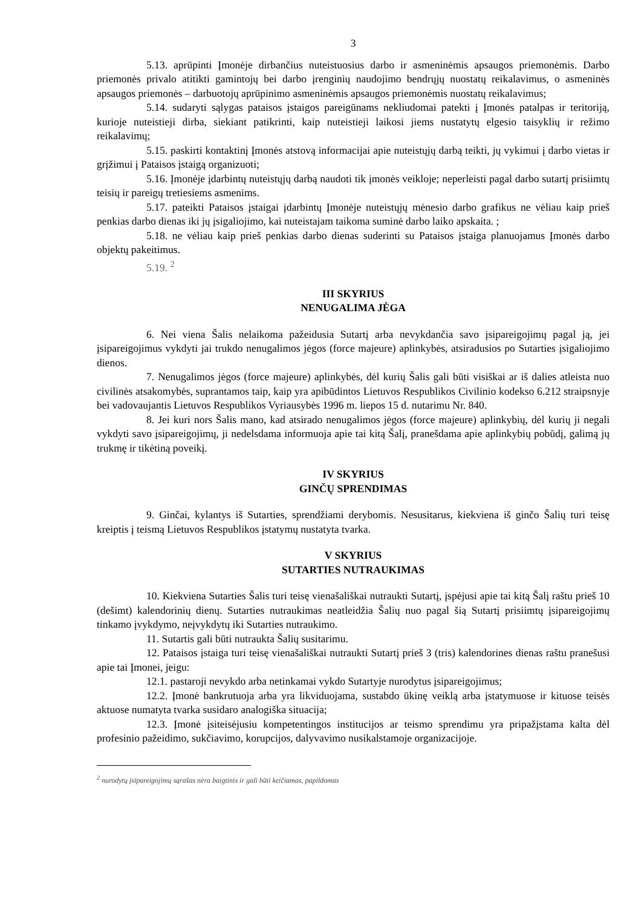3
5.13. aprūpinti Įmonėje dirbančius nuteistuosius darbo ir asmeninėmis apsaugos priemonėmis. Darbo priemonės privalo atitikti gamintojų bei darbo įrenginių naudojimo bendrųjų nuostatų reikalavimus, o asmeninės apsaugos priemonės – darbuotojų aprūpinimo asmeninėmis apsaugos priemonėmis nuostatų reikalavimus;
5.14. sudaryti sąlygas pataisos įstaigos pareigūnams nekliudomai patekti į Įmonės patalpas ir teritoriją, kurioje nuteistieji dirba, siekiant patikrinti, kaip nuteistieji laikosi jiems nustatytų elgesio taisyklių ir režimo reikalavimų;
5.15. paskirti kontaktinį Įmonės atstovą informacijai apie nuteistųjų darbą teikti, jų vykimui į darbo vietas ir grįžimui į Pataisos įstaigą organizuoti;
5.16. Įmonėje įdarbintų nuteistųjų darbą naudoti tik įmonės veikloje; neperleisti pagal darbo sutartį prisiimtų teisių ir pareigų tretiesiems asmenims.
5.17. pateikti Pataisos įstaigai įdarbintų Įmonėje nuteistųjų mėnesio darbo grafikus ne vėliau kaip prieš penkias darbo dienas iki jų įsigaliojimo, kai nuteistajam taikoma suminė darbo laiko apskaita. ;
5.18. ne vėliau kaip prieš penkias darbo dienas suderinti su Pataisos įstaiga planuojamus Įmonės darbo objektų pakeitimus.
5.19. <sup>2</sup>
III SKYRIUS
NENUGALIMA JĖGA
6. Nei viena Šalis nelaikoma pažeidusia Sutartį arba nevykdančia savo įsipareigojimų pagal ją, jei įsipareigojimus vykdyti jai trukdo nenugalimos jėgos (force majeure) aplinkybės, atsiradusios po Sutarties įsigaliojimo dienos.
7. Nenugalimos jėgos (force majeure) aplinkybės, dėl kurių Šalis gali būti visiškai ar iš dalies atleista nuo civilinės atsakomybės, suprantamos taip, kaip yra apibūdintos Lietuvos Respublikos Civilinio kodekso 6.212 straipsnyje bei vadovaujantis Lietuvos Respublikos Vyriausybės 1996 m. liepos 15 d. nutarimu Nr. 840.
8. Jei kuri nors Šalis mano, kad atsirado nenugalimos jėgos (force majeure) aplinkybių, dėl kurių ji negali vykdyti savo įsipareigojimų, ji nedelsdama informuoja apie tai kitą Šalį, pranešdama apie aplinkybių pobūdį, galimą jų trukmę ir tikėtiną poveikį.
IV SKYRIUS
GINČŲ SPRENDIMAS
9. Ginčai, kylantys iš Sutarties, sprendžiami derybomis. Nesusitarus, kiekviena iš ginčo Šalių turi teisę kreiptis į teismą Lietuvos Respublikos įstatymų nustatyta tvarka.
V SKYRIUS
SUTARTIES NUTRAUKIMAS
10. Kiekviena Sutarties Šalis turi teisę vienašališkai nutraukti Sutartį, įspėjusi apie tai kitą Šalį raštu prieš 10 (dešimt) kalendorinių dienų. Sutarties nutraukimas neatleidžia Šalių nuo pagal šią Sutartį prisiimtų įsipareigojimų tinkamo įvykdymo, neįvykdytų iki Sutarties nutraukimo.
11. Sutartis gali būti nutraukta Šalių susitarimu.
12. Pataisos įstaiga turi teisę vienašališkai nutraukti Sutartį prieš 3 (tris) kalendorines dienas raštu pranešusi apie tai Įmonei, jeigu:
12.1. pastaroji nevykdo arba netinkamai vykdo Sutartyje nurodytus įsipareigojimus;
12.2. Įmonė bankrutuoja arba yra likviduojama, sustabdo ūkinę veiklą arba įstatymuose ir kituose teisės aktuose numatyta tvarka susidaro analogiška situacija;
12.3. Įmonė įsiteisėjusiu kompetentingos institucijos ar teismo sprendimu yra pripažįstama kalta dėl profesinio pažeidimo, sukčiavimo, korupcijos, dalyvavimo nusikalstamoje organizacijoje.
<sup>2</sup> nurodytų įsipareigojimų sąrašas nėra baigtinis ir gali būti keičiamas, papildomas